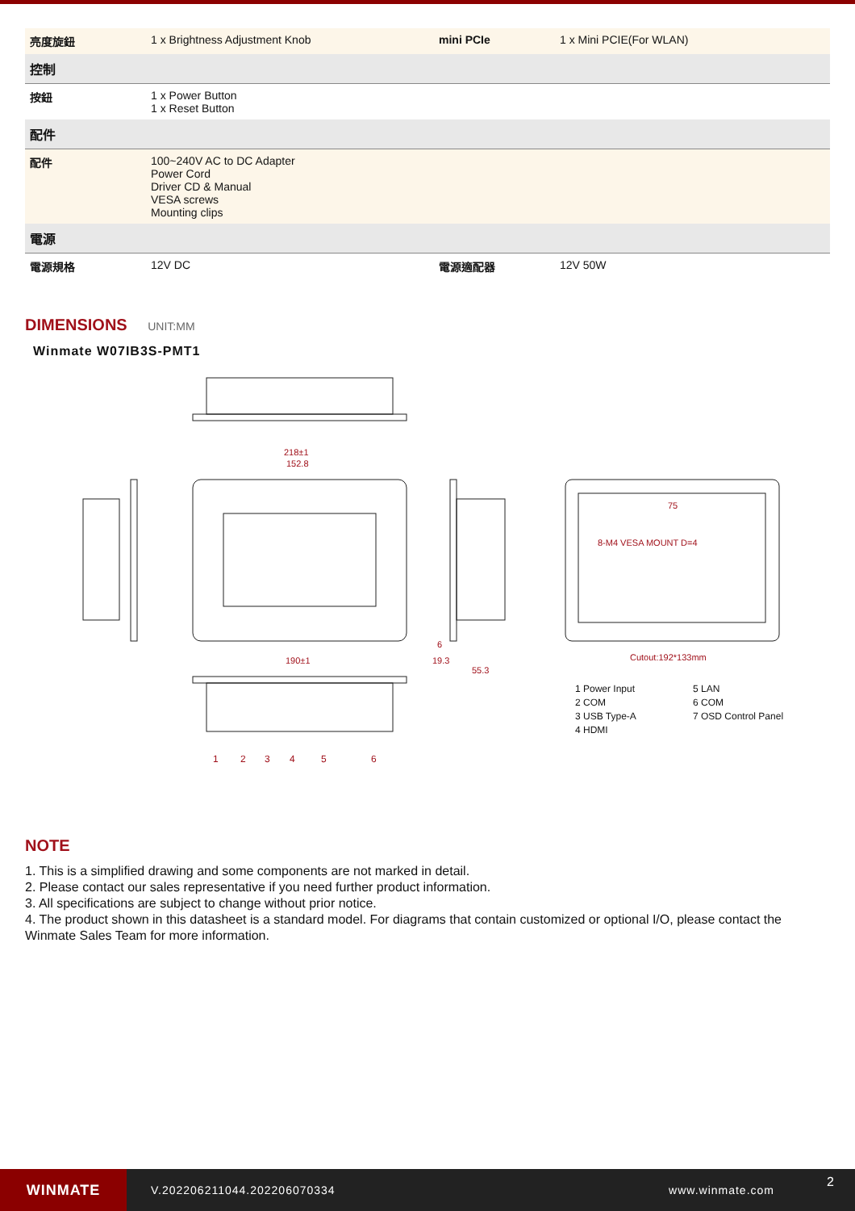| 亮度旋鈕 | 1 x Brightness Adjustment Knob | mini PCIe | 1 x Mini PCIE(For WLAN) |
| 控制 | | | |
| 按鈕 | 1 x Power Button 1 x Reset Button | | |
| 配件 | | | |
| 配件 | 100~240V AC to DC Adapter Power Cord Driver CD & Manual VESA screws Mounting clips | | |
| 電源 | | | |
| 電源規格 | 12V DC | 電源適配器 | 12V 50W |
DIMENSIONS UNIT:MM
Winmate W07IB3S-PMT1
218±1
152.8
190±1
8-M4 VESA MOUNT D=4
75
Cutout:192*133mm
6
19.3
55.3
1
2
3
4
5
6
1 Power Input
5 LAN
2 COM
6 COM
3 USB Type-A
7 OSD Control Panel
4 HDMI
NOTE
1. This is a simplified drawing and some components are not marked in detail.
2. Please contact our sales representative if you need further product information.
3. All specifications are subject to change without prior notice.
4. The product shown in this datasheet is a standard model. For diagrams that contain customized or optional I/O, please contact the Winmate Sales Team for more information.
WINMATE
V.202206211044.202206070334 www.winmate.com 2